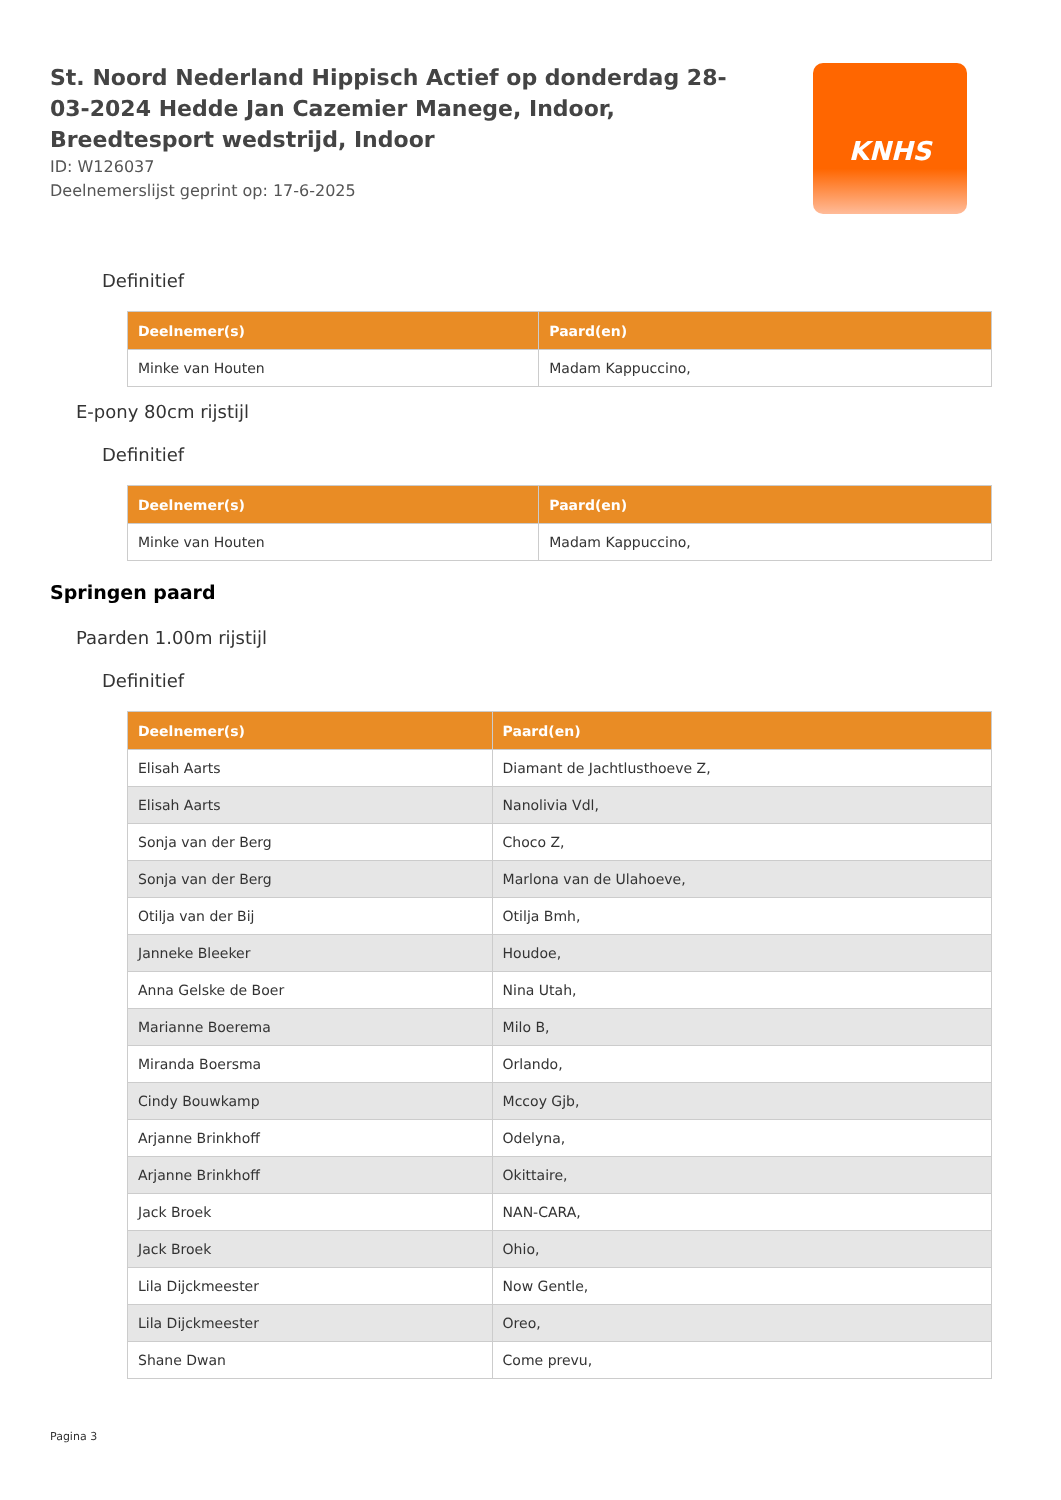St. Noord Nederland Hippisch Actief op donderdag 28-03-2024 Hedde Jan Cazemier Manege, Indoor, Breedtesport wedstrijd, Indoor
ID: W126037
Deelnemerslijst geprint op: 17-6-2025
KNHS
Definitief
| Deelnemer(s) | Paard(en) |
| --- | --- |
| Minke van Houten | Madam Kappuccino, |
E-pony 80cm rijstijl
Definitief
| Deelnemer(s) | Paard(en) |
| --- | --- |
| Minke van Houten | Madam Kappuccino, |
Springen paard
Paarden 1.00m rijstijl
Definitief
| Deelnemer(s) | Paard(en) |
| --- | --- |
| Elisah Aarts | Diamant de Jachtlusthoeve Z, |
| Elisah Aarts | Nanolivia Vdl, |
| Sonja van der Berg | Choco Z, |
| Sonja van der Berg | Marlona van de Ulahoeve, |
| Otilja van der Bij | Otilja Bmh, |
| Janneke Bleeker | Houdoe, |
| Anna Gelske de Boer | Nina Utah, |
| Marianne Boerema | Milo B, |
| Miranda Boersma | Orlando, |
| Cindy Bouwkamp | Mccoy Gjb, |
| Arjanne Brinkhoff | Odelyna, |
| Arjanne Brinkhoff | Okittaire, |
| Jack Broek | NAN-CARA, |
| Jack Broek | Ohio, |
| Lila Dijckmeester | Now Gentle, |
| Lila Dijckmeester | Oreo, |
| Shane Dwan | Come prevu, |
Pagina 3